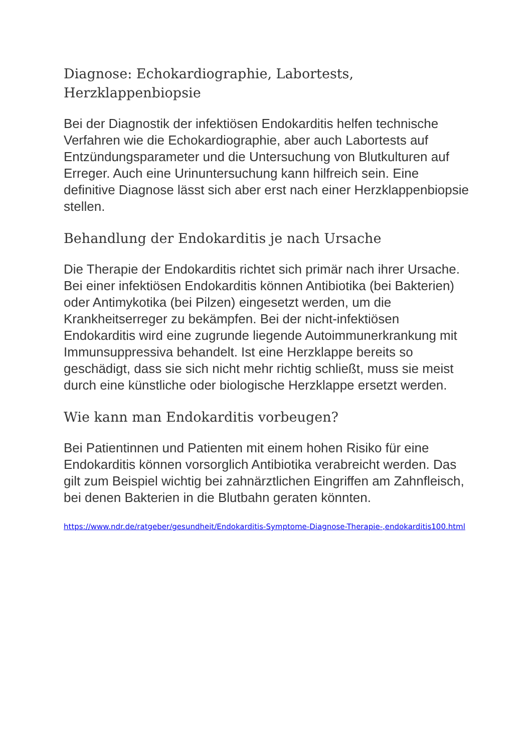Diagnose: Echokardiographie, Labortests, Herzklappenbiopsie
Bei der Diagnostik der infektiösen Endokarditis helfen technische Verfahren wie die Echokardiographie, aber auch Labortests auf Entzündungsparameter und die Untersuchung von Blutkulturen auf Erreger. Auch eine Urinuntersuchung kann hilfreich sein. Eine definitive Diagnose lässt sich aber erst nach einer Herzklappenbiopsie stellen.
Behandlung der Endokarditis je nach Ursache
Die Therapie der Endokarditis richtet sich primär nach ihrer Ursache. Bei einer infektiösen Endokarditis können Antibiotika (bei Bakterien) oder Antimykotika (bei Pilzen) eingesetzt werden, um die Krankheitserreger zu bekämpfen. Bei der nicht-infektiösen Endokarditis wird eine zugrunde liegende Autoimmunerkrankung mit Immunsuppressiva behandelt. Ist eine Herzklappe bereits so geschädigt, dass sie sich nicht mehr richtig schließt, muss sie meist durch eine künstliche oder biologische Herzklappe ersetzt werden.
Wie kann man Endokarditis vorbeugen?
Bei Patientinnen und Patienten mit einem hohen Risiko für eine Endokarditis können vorsorglich Antibiotika verabreicht werden. Das gilt zum Beispiel wichtig bei zahnärztlichen Eingriffen am Zahnfleisch, bei denen Bakterien in die Blutbahn geraten könnten.
https://www.ndr.de/ratgeber/gesundheit/Endokarditis-Symptome-Diagnose-Therapie-,endokarditis100.html